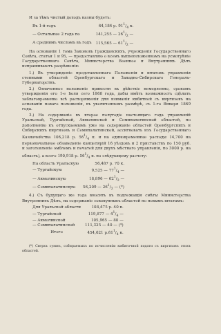И за тѣмъ чистый доходъ казны будетъ:
| Въ 1-й годъ | 64,184 р. 911/4 к. |
| — Остальные 2 года по | 141,255 — 261/2 — |
| А среднимъ числомъ въ годъ | 115,565 — 611/2 — |
На основаніи 1 тома Законовъ Гражданскихъ, учрежденія Государственнаго Совѣта, статьи 1 и 95, — предоставляю о всемъ вышеизложенномъ на усмотрѣніе Государственнаго Совѣта, Министерство Военное и Внутреннихъ Дѣлъ испрашиваютъ разрѣшенія:
1.) Въ утвержденіе представленнаго Положенія и штатовъ управленія степными областей Оренбургскаго и Западно-Сибирскаго Генералъ-Губернаторствъ.
2.) Означенное положеніе привести въ дѣйствіе немедленно, срокомъ утвержденія его 1-е Іюля сего 1868 года, дабы имѣть возможность сдѣлать заблаговременно всѣ распоряженія для взиманія кибитной съ киргизовъ на основаніи новаго положенія, въ увеличенномъ размѣрѣ, съ 1-го Января 1869 года.
3.) На содержаніе въ второе полугодіе настоящаго года управленій Уральской, Тургайской, Акмолинской и Семипалатинской областей, по дополненію къ отпускаемымъ уже на содержаніе областей Оренбургскихъ и Сибирскихъ киргизовъ и Семипалатинской, ассигновать изъ Государственнаго Казначейства 106,218 р. 561/4 к. и на единовременные расходы 14,700 на первоначальное обзаведеніе канцелярій 16 уѣздовъ и 2 приставствъ по 150 руб. и заготовленіе эмблемъ и печатей для двухъ мѣстнаго управленія, по 3000 р. на область), а всего 190,918 р. 561/4 к. по слѣдующему расчету:
| На область Уральскую | 56,487 р. 70 к. |
| — Тургайскую | 9,525 — 771/4 — |
| — Акмолинскую | 18,896 — 621/2 — |
| — Семипалатинскую | 56,209 — 261/2 — (*) |
4.) Съ будущаго же года вносить въ подлежащія смѣты Министерства Внутреннихъ Дѣлъ, на содержаніе совокупныхъ областей по новымъ штатамъ:
| Для Уральской области | 108,475 р. 40 к. |
| — Тургайской | 119,877 — 41/4 — |
| — Акмолинской | 105,965 — 80 — |
| — Семипалатинской | 111,325 — 40 — (*) |
| Итого | 454,621 р.611/4 к. |
(*) Сверхъ суммъ, собираемыхъ по исчисленію кибиточной подати съ киргизовъ этихъ областей.